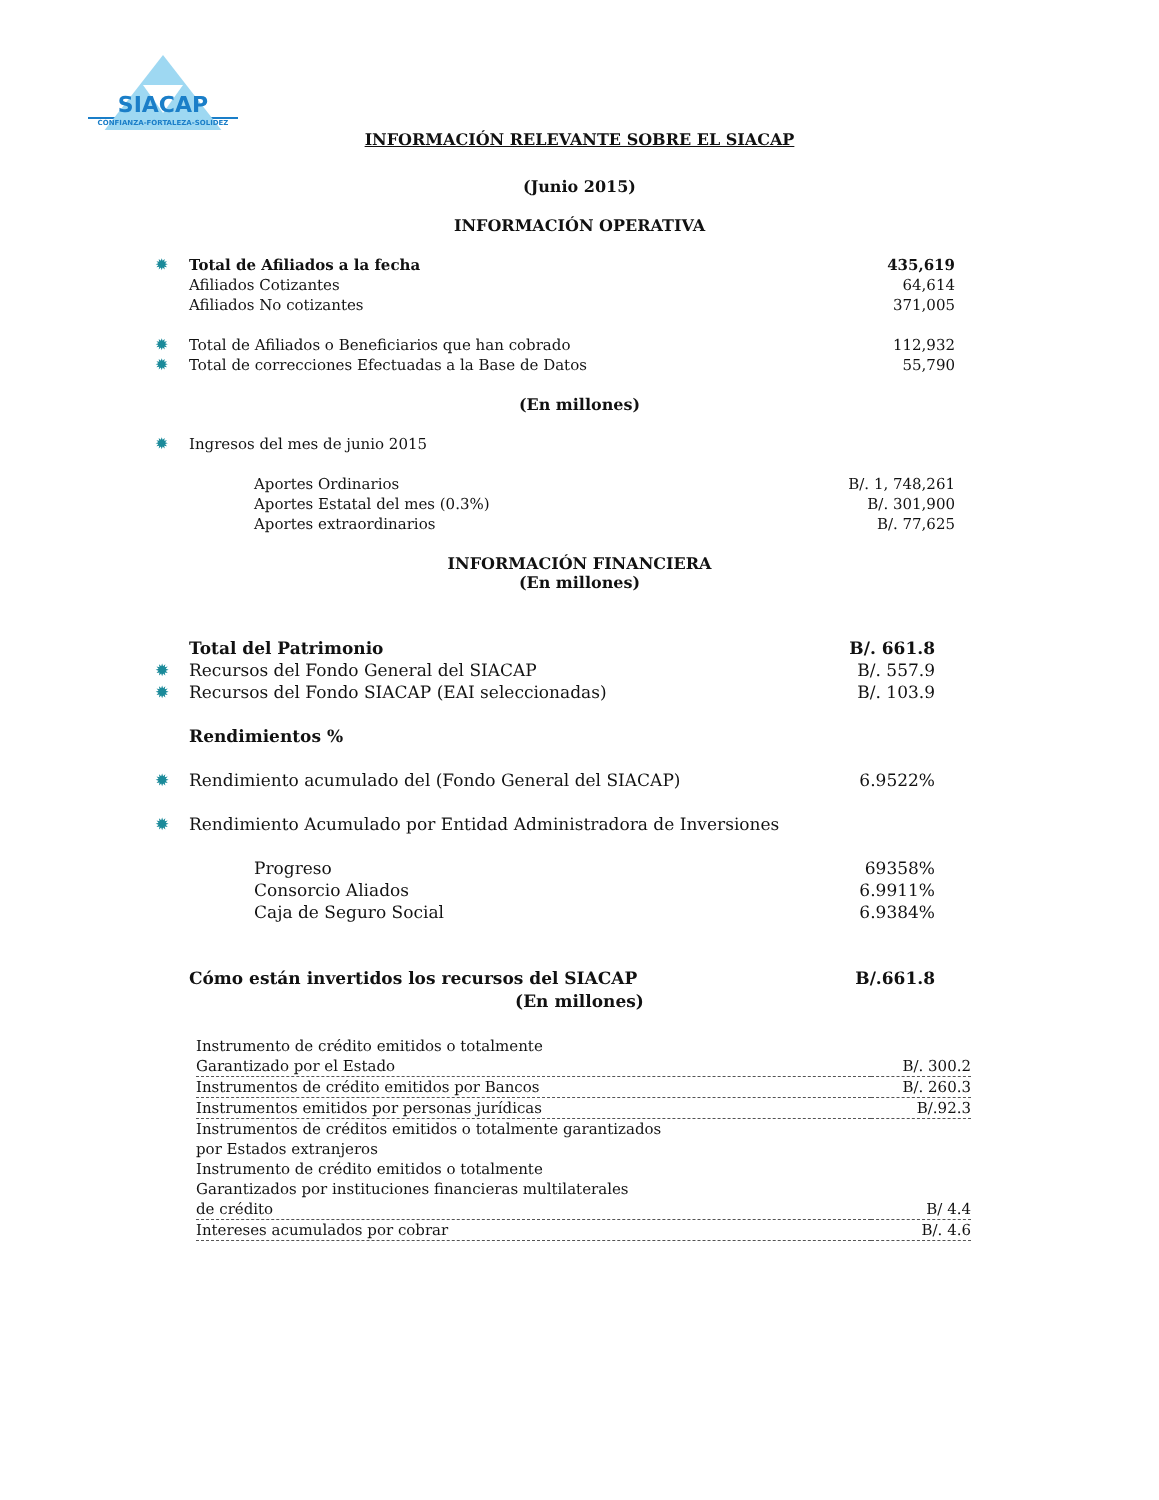SIACAP
CONFIANZA-FORTALEZA-SOLIDEZ
INFORMACIÓN RELEVANTE SOBRE EL SIACAP
(Junio 2015)
INFORMACIÓN OPERATIVA
| ✹ | Total de Afiliados a la fecha | 435,619 |
| | Afiliados Cotizantes | 64,614 |
| | Afiliados No cotizantes | 371,005 |
| ✹ | Total de Afiliados o Beneficiarios que han cobrado | 112,932 |
| ✹ | Total de correcciones Efectuadas a la Base de Datos | 55,790 |
(En millones)
| ✹ | Ingresos del mes de junio 2015 | |
| | Aportes Ordinarios | B/. 1, 748,261 |
| | Aportes Estatal del mes (0.3%) | B/. 301,900 |
| | Aportes extraordinarios | B/. 77,625 |
INFORMACIÓN FINANCIERA
(En millones)
| | Total del Patrimonio | B/. 661.8 |
| ✹ | Recursos del Fondo General del SIACAP | B/. 557.9 |
| ✹ | Recursos del Fondo SIACAP (EAI seleccionadas) | B/. 103.9 |
| | Rendimientos % | |
| ✹ | Rendimiento acumulado del (Fondo General del SIACAP) | 6.9522% |
| ✹ | Rendimiento Acumulado por Entidad Administradora de Inversiones | |
| | Progreso | 69358% |
| | Consorcio Aliados | 6.9911% |
| | Caja de Seguro Social | 6.9384% |
| | Cómo están invertidos los recursos del SIACAP | B/.661.8 |
(En millones)
| Instrumento de crédito emitidos o totalmente | |
| Garantizado por el Estado | B/. 300.2 |
| Instrumentos de crédito emitidos por Bancos | B/. 260.3 |
| Instrumentos emitidos por personas jurídicas | B/.92.3 |
| Instrumentos de créditos emitidos o totalmente garantizados por Estados extranjeros | |
| Instrumento de crédito emitidos o totalmente Garantizados por instituciones financieras multilaterales | |
| de crédito | B/ 4.4 |
| Intereses acumulados por cobrar | B/. 4.6 |